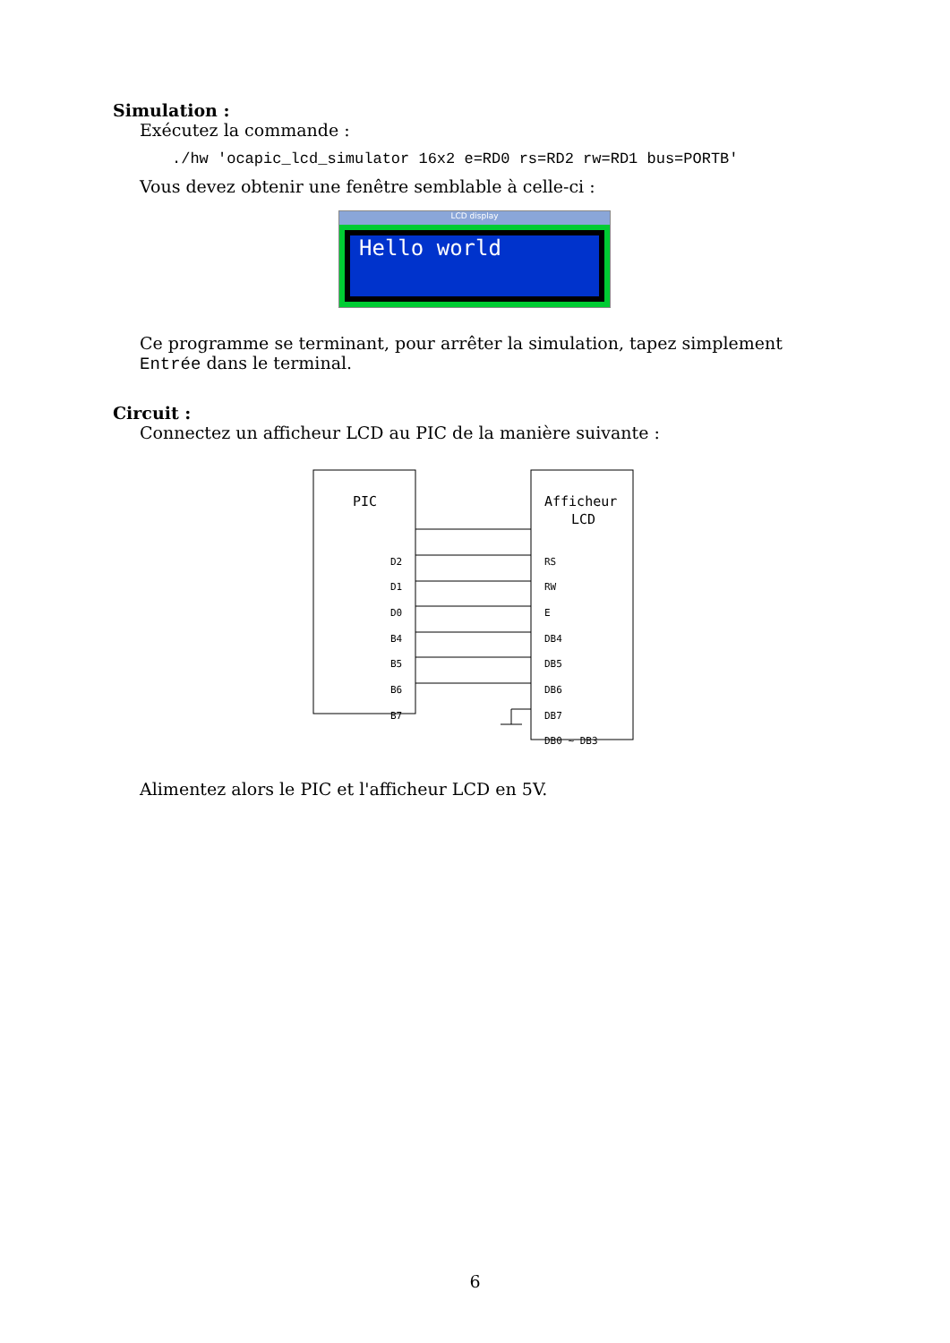Simulation :
Exécutez la commande :
./hw 'ocapic_lcd_simulator 16x2 e=RD0 rs=RD2 rw=RD1 bus=PORTB'
Vous devez obtenir une fenêtre semblable à celle-ci :
LCD display
Hello world
Ce programme se terminant, pour arrêter la simulation, tapez simplement Entrée dans le terminal.
Circuit :
Connectez un afficheur LCD au PIC de la manière suivante :
PIC
Afficheur
LCD
D2
RS
D1
RW
D0
E
B4
DB4
B5
DB5
B6
DB6
B7
DB7
DB0 ~ DB3
Alimentez alors le PIC et l'afficheur LCD en 5V.
6